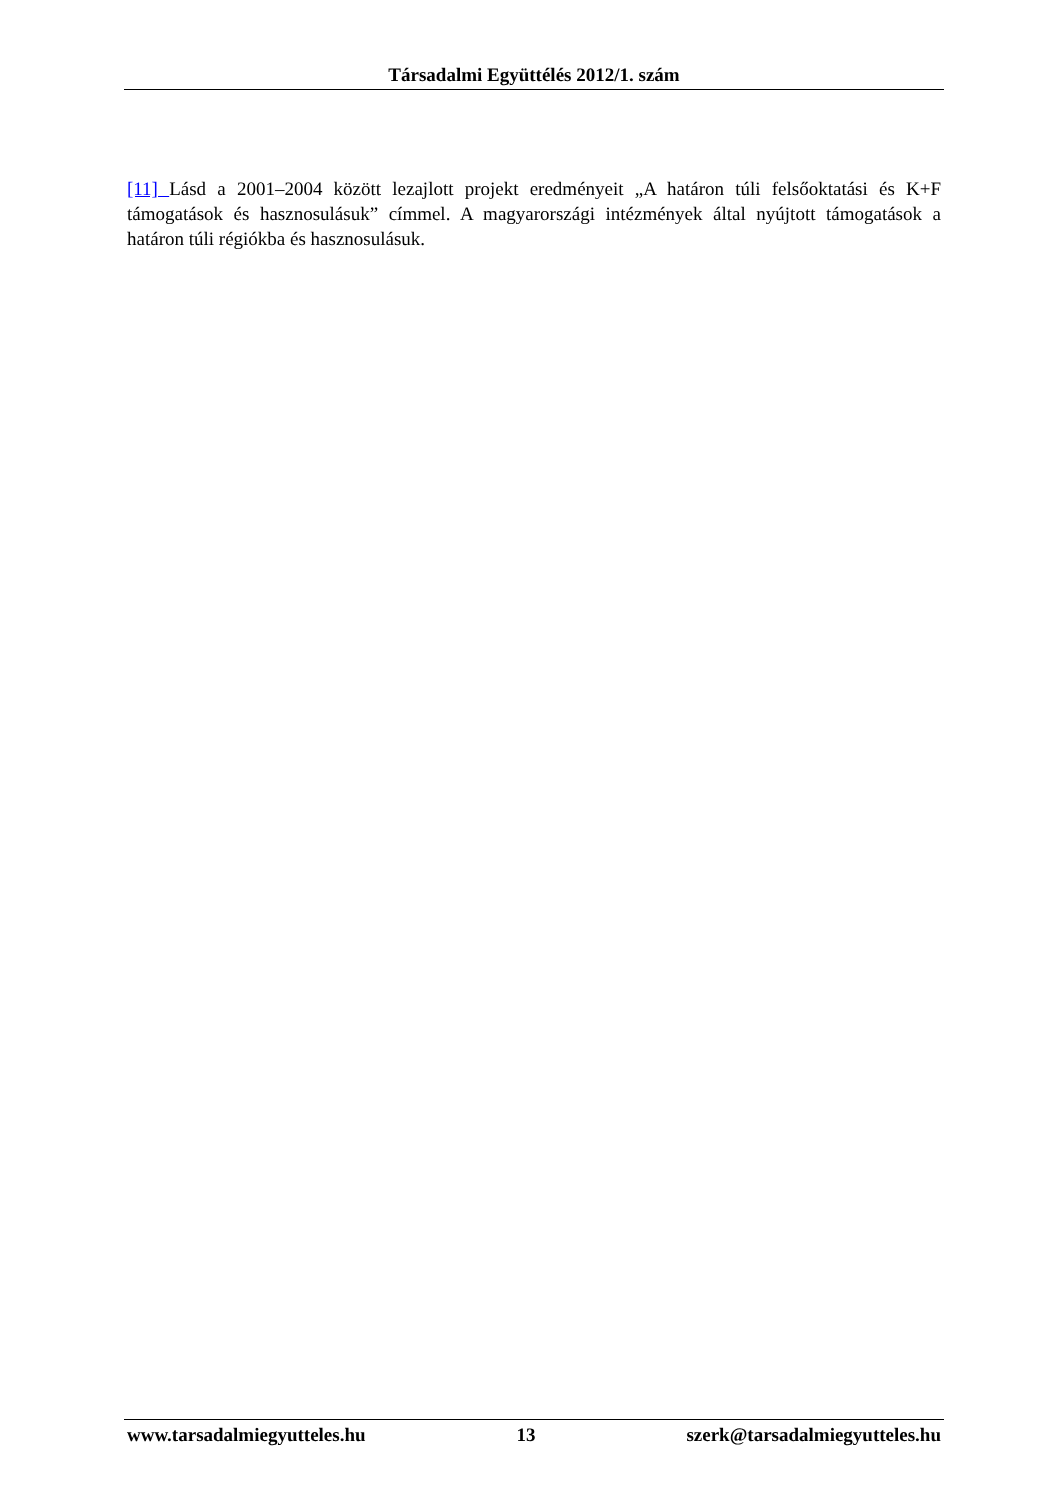Társadalmi Együttélés 2012/1. szám
[11] Lásd a 2001–2004 között lezajlott projekt eredményeit „A határon túli felsőoktatási és K+F támogatások és hasznosulásuk” címmel. A magyarországi intézmények által nyújtott támogatások a határon túli régiókba és hasznosulásuk.
www.tarsadalmiegyutteles.hu 13 szerk@tarsadalmiegyutteles.hu